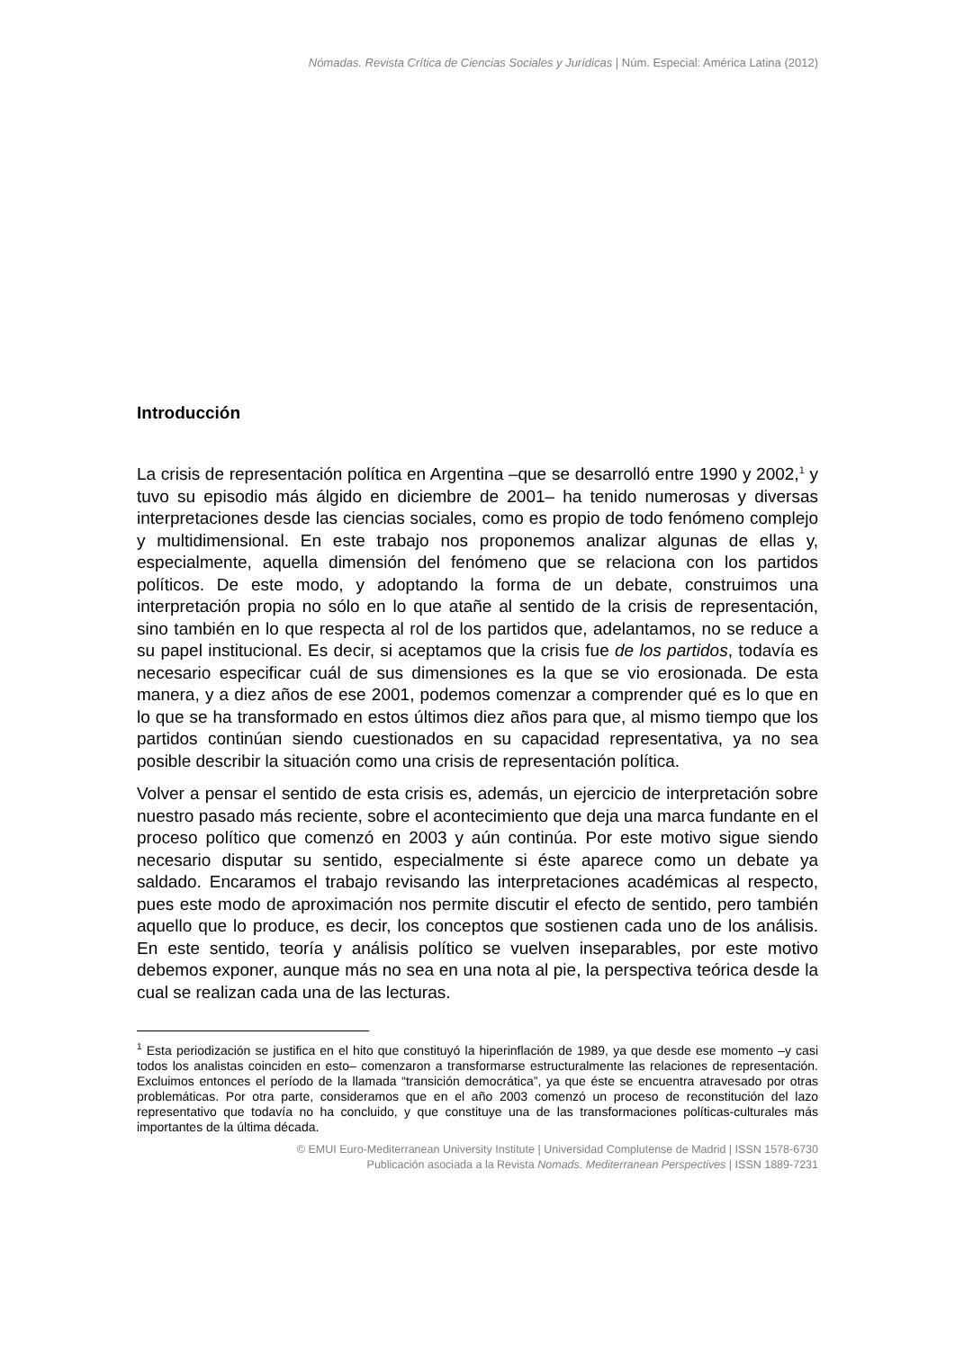Nómadas. Revista Crítica de Ciencias Sociales y Jurídicas | Núm. Especial: América Latina (2012)
Introducción
La crisis de representación política en Argentina –que se desarrolló entre 1990 y 2002,<sup>1</sup> y tuvo su episodio más álgido en diciembre de 2001– ha tenido numerosas y diversas interpretaciones desde las ciencias sociales, como es propio de todo fenómeno complejo y multidimensional. En este trabajo nos proponemos analizar algunas de ellas y, especialmente, aquella dimensión del fenómeno que se relaciona con los partidos políticos. De este modo, y adoptando la forma de un debate, construimos una interpretación propia no sólo en lo que atañe al sentido de la crisis de representación, sino también en lo que respecta al rol de los partidos que, adelantamos, no se reduce a su papel institucional. Es decir, si aceptamos que la crisis fue de los partidos, todavía es necesario especificar cuál de sus dimensiones es la que se vio erosionada. De esta manera, y a diez años de ese 2001, podemos comenzar a comprender qué es lo que en lo que se ha transformado en estos últimos diez años para que, al mismo tiempo que los partidos continúan siendo cuestionados en su capacidad representativa, ya no sea posible describir la situación como una crisis de representación política.
Volver a pensar el sentido de esta crisis es, además, un ejercicio de interpretación sobre nuestro pasado más reciente, sobre el acontecimiento que deja una marca fundante en el proceso político que comenzó en 2003 y aún continúa. Por este motivo sigue siendo necesario disputar su sentido, especialmente si éste aparece como un debate ya saldado. Encaramos el trabajo revisando las interpretaciones académicas al respecto, pues este modo de aproximación nos permite discutir el efecto de sentido, pero también aquello que lo produce, es decir, los conceptos que sostienen cada uno de los análisis. En este sentido, teoría y análisis político se vuelven inseparables, por este motivo debemos exponer, aunque más no sea en una nota al pie, la perspectiva teórica desde la cual se realizan cada una de las lecturas.
<sup>1</sup> Esta periodización se justifica en el hito que constituyó la hiperinflación de 1989, ya que desde ese momento –y casi todos los analistas coinciden en esto– comenzaron a transformarse estructuralmente las relaciones de representación. Excluimos entonces el período de la llamada “transición democrática”, ya que éste se encuentra atravesado por otras problemáticas. Por otra parte, consideramos que en el año 2003 comenzó un proceso de reconstitución del lazo representativo que todavía no ha concluido, y que constituye una de las transformaciones políticas-culturales más importantes de la última década.
© EMUI Euro-Mediterranean University Institute | Universidad Complutense de Madrid | ISSN 1578-6730
Publicación asociada a la Revista Nomads. Mediterranean Perspectives | ISSN 1889-7231